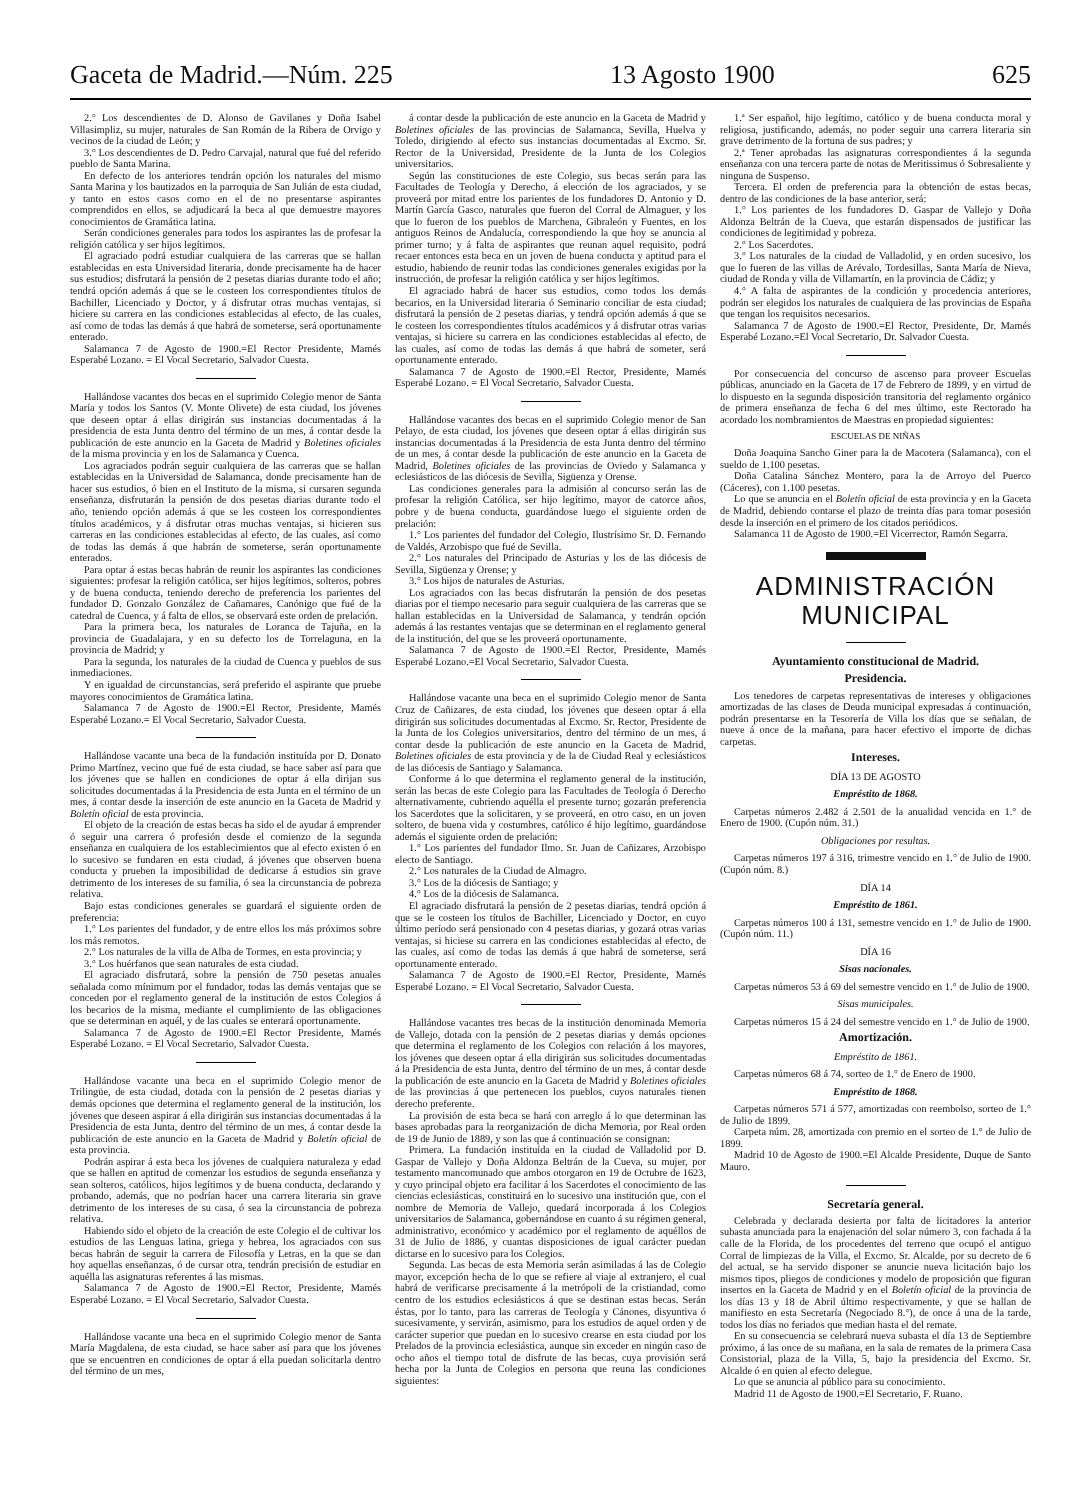Gaceta de Madrid.—Núm. 225 13 Agosto 1900 625
2.° Los descendientes de D. Alonso de Gavilanes y Doña Isabel Villasimpliz, su mujer, naturales de San Román de la Ribera de Orvigo y vecinos de la ciudad de León; y
3.° Los descendientes de D. Pedro Carvajal, natural que fué del referido pueblo de Santa Marina.
En defecto de los anteriores tendrán opción los naturales del mismo Santa Marina y los bautizados en la parroquia de San Julián de esta ciudad, y tanto en estos casos como en el de no presentarse aspirantes comprendidos en ellos, se adjudicará la beca al que demuestre mayores conocimientos de Gramática latina.
Serán condiciones generales para todos los aspirantes las de profesar la religión católica y ser hijos legítimos.
El agraciado podrá estudiar cualquiera de las carreras que se hallan establecidas en esta Universidad literaria, donde precisamente ha de hacer sus estudios; disfrutará la pensión de 2 pesetas diarias durante todo el año; tendrá opción además á que se le costeen los correspondientes títulos de Bachiller, Licenciado y Doctor, y á disfrutar otras muchas ventajas, si hiciere su carrera en las condiciones establecidas al efecto, de las cuales, así como de todas las demás á que habrá de someterse, será oportunamente enterado.
Salamanca 7 de Agosto de 1900.=El Rector Presidente, Mamés Esperabé Lozano. = El Vocal Secretario, Salvador Cuesta.
Hallándose vacantes dos becas en el suprimido Colegio menor de Santa María y todos los Santos (V. Monte Olivete) de esta ciudad, los jóvenes que deseen optar á ellas dirigirán sus instancias documentadas á la presidencia de esta Junta dentro del término de un mes, á contar desde la publicación de este anuncio en la Gaceta de Madrid y Boletines oficiales de la misma provincia y en los de Salamanca y Cuenca.
Los agraciados podrán seguir cualquiera de las carreras que se hallan establecidas en la Universidad de Salamanca, donde precisamente han de hacer sus estudios, ó bien en el Instituto de la misma, si cursaren segunda enseñanza, disfrutarán la pensión de dos pesetas diarias durante todo el año, teniendo opción además á que se les costeen los correspondientes títulos académicos, y á disfrutar otras muchas ventajas, si hicieren sus carreras en las condiciones establecidas al efecto, de las cuales, así como de todas las demás á que habrán de someterse, serán oportunamente enterados.
Para optar á estas becas habrán de reunir los aspirantes las condiciones siguientes: profesar la religión católica, ser hijos legítimos, solteros, pobres y de buena conducta, teniendo derecho de preferencia los parientes del fundador D. Gonzalo González de Cañamares, Canónigo que fué de la catedral de Cuenca, y á falta de ellos, se observará este orden de prelación.
Para la primera beca, los naturales de Loranca de Tajuña, en la provincia de Guadalajara, y en su defecto los de Torrelaguna, en la provincia de Madrid; y
Para la segunda, los naturales de la ciudad de Cuenca y pueblos de sus inmediaciones.
Y en igualdad de circunstancias, será preferido el aspirante que pruebe mayores conocimientos de Gramática latina.
Salamanca 7 de Agosto de 1900.=El Rector, Presidente, Mamés Esperabé Lozano.= El Vocal Secretario, Salvador Cuesta.
Hallándose vacante una beca de la fundación instituída por D. Donato Primo Martínez, vecino que fué de esta ciudad, se hace saber así para que los jóvenes que se hallen en condiciones de optar á ella dirijan sus solicitudes documentadas á la Presidencia de esta Junta en el término de un mes, á contar desde la inserción de este anuncio en la Gaceta de Madrid y Boletín oficial de esta provincia.
El objeto de la creación de estas becas ha sido el de ayudar á emprender ó seguir una carrera ó profesión desde el comienzo de la segunda enseñanza en cualquiera de los establecimientos que al efecto existen ó en lo sucesivo se fundaren en esta ciudad, á jóvenes que observen buena conducta y prueben la imposibilidad de dedicarse á estudios sin grave detrimento de los intereses de su familia, ó sea la circunstancia de pobreza relativa.
Bajo estas condiciones generales se guardará el siguiente orden de preferencia:
1.° Los parientes del fundador, y de entre ellos los más próximos sobre los más remotos.
2.° Los naturales de la villa de Alba de Tormes, en esta provincia; y
3.° Los huérfanos que sean naturales de esta ciudad.
El agraciado disfrutará, sobre la pensión de 750 pesetas anuales señalada como mínimum por el fundador, todas las demás ventajas que se conceden por el reglamento general de la institución de estos Colegios á los becarios de la misma, mediante el cumplimiento de las obligaciones que se determinan en aquél, y de las cuales se enterará oportunamente.
Salamanca 7 de Agosto de 1900.=El Rector Presidente, Mamés Esperabé Lozano. = El Vocal Secretario, Salvador Cuesta.
Hallándose vacante una beca en el suprimido Colegio menor de Trilingüe, de esta ciudad, dotada con la pensión de 2 pesetas diarias y demás opciones que determina el reglamento general de la institución, los jóvenes que deseen aspirar á ella dirigirán sus instancias documentadas á la Presidencia de esta Junta, dentro del término de un mes, á contar desde la publicación de este anuncio en la Gaceta de Madrid y Boletín oficial de esta provincia.
Podrán aspirar á esta beca los jóvenes de cualquiera naturaleza y edad que se hallen en aptitud de comenzar los estudios de segunda enseñanza y sean solteros, católicos, hijos legítimos y de buena conducta, declarando y probando, además, que no podrían hacer una carrera literaria sin grave detrimento de los intereses de su casa, ó sea la circunstancia de pobreza relativa.
Habiendo sido el objeto de la creación de este Colegio el de cultivar los estudios de las Lenguas latina, griega y hebrea, los agraciados con sus becas habrán de seguir la carrera de Filosofía y Letras, en la que se dan hoy aquellas enseñanzas, ó de cursar otra, tendrán precisión de estudiar en aquélla las asignaturas referentes á las mismas.
Salamanca 7 de Agosto de 1900.=El Rector, Presidente, Mamés Esperabé Lozano. = El Vocal Secretario, Salvador Cuesta.
Hallándose vacante una beca en el suprimido Colegio menor de Santa María Magdalena, de esta ciudad, se hace saber así para que los jóvenes que se encuentren en condiciones de optar á ella puedan solicitarla dentro del término de un mes,
á contar desde la publicación de este anuncio en la Gaceta de Madrid y Boletines oficiales de las provincias de Salamanca, Sevilla, Huelva y Toledo, dirigiendo al efecto sus instancias documentadas al Excmo. Sr. Rector de la Universidad, Presidente de la Junta de los Colegios universitarios.
Según las constituciones de este Colegio, sus becas serán para las Facultades de Teología y Derecho, á elección de los agraciados, y se proveerá por mitad entre los parientes de los fundadores D. Antonio y D. Martín García Gasco, naturales que fueron del Corral de Almaguer, y los que lo fueron de los pueblos de Marchena, Gibraleón y Fuentes, en los antiguos Reinos de Andalucía, correspondiendo la que hoy se anuncia al primer turno; y á falta de aspirantes que reunan aquel requisito, podrá recaer entonces esta beca en un joven de buena conducta y aptitud para el estudio, habiendo de reunir todas las condiciones generales exigidas por la instrucción, de profesar la religión católica y ser hijos legítimos.
El agraciado habrá de hacer sus estudios, como todos los demás becarios, en la Universidad literaria ó Seminario conciliar de esta ciudad; disfrutará la pensión de 2 pesetas diarias, y tendrá opción además á que se le costeen los correspondientes títulos académicos y á disfrutar otras varias ventajas, si hiciere su carrera en las condiciones establecidas al efecto, de las cuales, así como de todas las demás á que habrá de someter, será oportunamente enterado.
Salamanca 7 de Agosto de 1900.=El Rector, Presidente, Mamés Esperabé Lozano. = El Vocal Secretario, Salvador Cuesta.
Hallándose vacantes dos becas en el suprimido Colegio menor de San Pelayo, de esta ciudad, los jóvenes que deseen optar á ellas dirigirán sus instancias documentadas á la Presidencia de esta Junta dentro del término de un mes, á contar desde la publicación de este anuncio en la Gaceta de Madrid, Boletines oficiales de las provincias de Oviedo y Salamanca y eclesiásticos de las diócesis de Sevilla, Sigüenza y Orense.
Las condiciones generales para la admisión al concurso serán las de profesar la religión Católica, ser hijo legítimo, mayor de catorce años, pobre y de buena conducta, guardándose luego el siguiente orden de prelación:
1.° Los parientes del fundador del Colegio, Ilustrísimo Sr. D. Fernando de Valdés, Arzobispo que fué de Sevilla.
2.° Los naturales del Principado de Asturias y los de las diócesis de Sevilla, Sigüenza y Orense; y
3.° Los hijos de naturales de Asturias.
Los agraciados con las becas disfrutarán la pensión de dos pesetas diarias por el tiempo necesario para seguir cualquiera de las carreras que se hallan establecidas en la Universidad de Salamanca, y tendrán opción además á las restantes ventajas que se determinan en el reglamento general de la institución, del que se les proveerá oportunamente.
Salamanca 7 de Agosto de 1900.=El Rector, Presidente, Mamés Esperabé Lozano.=El Vocal Secretario, Salvador Cuesta.
Hallándose vacante una beca en el suprimido Colegio menor de Santa Cruz de Cañizares, de esta ciudad, los jóvenes que deseen optar á ella dirigirán sus solicitudes documentadas al Excmo. Sr. Rector, Presidente de la Junta de los Colegios universitarios, dentro del término de un mes, á contar desde la publicación de este anuncio en la Gaceta de Madrid, Boletines oficiales de esta provincia y de la de Ciudad Real y eclesiásticos de las diócesis de Santiago y Salamanca.
Conforme á lo que determina el reglamento general de la institución, serán las becas de este Colegio para las Facultades de Teología ó Derecho alternativamente, cubriendo aquélla el presente turno; gozarán preferencia los Sacerdotes que la solicitaren, y se proveerá, en otro caso, en un joven soltero, de buena vida y costumbres, católico é hijo legítimo, guardándose además el siguiente orden de prelación:
1.° Los parientes del fundador Ilmo. Sr. Juan de Cañizares, Arzobispo electo de Santiago.
2.° Los naturales de la Ciudad de Almagro.
3.° Los de la diócesis de Santiago; y
4.° Los de la diócesis de Salamanca.
El agraciado disfrutará la pensión de 2 pesetas diarias, tendrá opción á que se le costeen los títulos de Bachiller, Licenciado y Doctor, en cuyo último período será pensionado con 4 pesetas diarias, y gozará otras varias ventajas, si hiciese su carrera en las condiciones establecidas al efecto, de las cuales, así como de todas las demás á que habrá de someterse, será oportunamente enterado.
Salamanca 7 de Agosto de 1900.=El Rector, Presidente, Mamés Esperabé Lozano. = El Vocal Secretario, Salvador Cuesta.
Hallándose vacantes tres becas de la institución denominada Memoria de Vallejo, dotada con la pensión de 2 pesetas diarias y demás opciones que determina el reglamento de los Colegios con relación á los mayores, los jóvenes que deseen optar á ella dirigirán sus solicitudes documentadas á la Presidencia de esta Junta, dentro del término de un mes, á contar desde la publicación de este anuncio en la Gaceta de Madrid y Boletines oficiales de las provincias á que pertenecen los pueblos, cuyos naturales tienen derecho preferente.
La provisión de esta beca se hará con arreglo á lo que determinan las bases aprobadas para la reorganización de dicha Memoria, por Real orden de 19 de Junio de 1889, y son las que á continuación se consignan:
Primera. La fundación instituída en la ciudad de Valladolid por D. Gaspar de Vallejo y Doña Aldonza Beltrán de la Cueva, su mujer, por testamento mancomunado que ambos otorgaron en 19 de Octubre de 1623, y cuyo principal objeto era facilitar á los Sacerdotes el conocimiento de las ciencias eclesiásticas, constituirá en lo sucesivo una institución que, con el nombre de Memoria de Vallejo, quedará incorporada á los Colegios universitarios de Salamanca, gobernándose en cuanto á su régimen general, administrativo, económico y académico por el reglamento de aquéllos de 31 de Julio de 1886, y cuantas disposiciones de igual carácter puedan dictarse en lo sucesivo para los Colegios.
Segunda. Las becas de esta Memoria serán asimiladas á las de Colegio mayor, excepción hecha de lo que se refiere al viaje al extranjero, el cual habrá de verificarse precisamente á la metrópoli de la cristiandad, como centro de los estudios eclesiásticos á que se destinan estas becas. Serán éstas, por lo tanto, para las carreras de Teología y Cánones, disyuntiva ó sucesivamente, y servirán, asimismo, para los estudios de aquel orden y de carácter superior que puedan en lo sucesivo crearse en esta ciudad por los Prelados de la provincia eclesiástica, aunque sin exceder en ningún caso de ocho años el tiempo total de disfrute de las becas, cuya provisión será hecha por la Junta de Colegios en persona que reuna las condiciones siguientes:
1.ª Ser español, hijo legítimo, católico y de buena conducta moral y religiosa, justificando, además, no poder seguir una carrera literaria sin grave detrimento de la fortuna de sus padres; y
2.ª Tener aprobadas las asignaturas correspondientes á la segunda enseñanza con una tercera parte de notas de Meritissimus ó Sobresaliente y ninguna de Suspenso.
Tercera. El orden de preferencia para la obtención de estas becas, dentro de las condiciones de la base anterior, será:
1.° Los parientes de los fundadores D. Gaspar de Vallejo y Doña Aldonza Beltrán de la Cueva, que estarán dispensados de justificar las condiciones de legitimidad y pobreza.
2.° Los Sacerdotes.
3.° Los naturales de la ciudad de Valladolid, y en orden sucesivo, los que lo fueren de las villas de Arévalo, Tordesillas, Santa María de Nieva, ciudad de Ronda y villa de Villamartín, en la provincia de Cádiz; y
4.° A falta de aspirantes de la condición y procedencia anteriores, podrán ser elegidos los naturales de cualquiera de las provincias de España que tengan los requisitos necesarios.
Salamanca 7 de Agosto de 1900.=El Rector, Presidente, Dr. Mamés Esperabé Lozano.=El Vocal Secretario, Dr. Salvador Cuesta.
Por consecuencia del concurso de ascenso para proveer Escuelas públicas, anunciado en la Gaceta de 17 de Febrero de 1899, y en virtud de lo dispuesto en la segunda disposición transitoria del reglamento orgánico de primera enseñanza de fecha 6 del mes último, este Rectorado ha acordado los nombramientos de Maestras en propiedad siguientes:
ESCUELAS DE NIÑAS
Doña Joaquina Sancho Giner para la de Macotera (Salamanca), con el sueldo de 1.100 pesetas.
Doña Catalina Sánchez Montero, para la de Arroyo del Puerco (Cáceres), con 1.100 pesetas.
Lo que se anuncia en el Boletín oficial de esta provincia y en la Gaceta de Madrid, debiendo contarse el plazo de treinta días para tomar posesión desde la inserción en el primero de los citados periódicos.
Salamanca 11 de Agosto de 1900.=El Vicerrector, Ramón Segarra.
ADMINISTRACIÓN MUNICIPAL
Ayuntamiento constitucional de Madrid.
Presidencia.
Los tenedores de carpetas representativas de intereses y obligaciones amortizadas de las clases de Deuda municipal expresadas á continuación, podrán presentarse en la Tesorería de Villa los días que se señalan, de nueve á once de la mañana, para hacer efectivo el importe de dichas carpetas.
Intereses.
DÍA 13 DE AGOSTO
Empréstito de 1868.
Carpetas números 2.482 á 2.501 de la anualidad vencida en 1.° de Enero de 1900. (Cupón núm. 31.)
Obligaciones por resultas.
Carpetas números 197 á 316, trimestre vencido en 1.° de Julio de 1900. (Cupón núm. 8.)
DÍA 14
Empréstito de 1861.
Carpetas números 100 á 131, semestre vencido en 1.° de Julio de 1900. (Cupón núm. 11.)
DÍA 16
Sisas nacionales.
Carpetas números 53 á 69 del semestre vencido en 1.° de Julio de 1900.
Sisas municipales.
Carpetas números 15 á 24 del semestre vencido en 1.° de Julio de 1900.
Amortización.
Empréstito de 1861.
Carpetas números 68 á 74, sorteo de 1.° de Enero de 1900.
Empréstito de 1868.
Carpetas números 571 á 577, amortizadas con reembolso, sorteo de 1.° de Julio de 1899.
Carpeta núm. 28, amortizada con premio en el sorteo de 1.° de Julio de 1899.
Madrid 10 de Agosto de 1900.=El Alcalde Presidente, Duque de Santo Mauro.
Secretaría general.
Celebrada y declarada desierta por falta de licitadores la anterior subasta anunciada para la enajenación del solar número 3, con fachada á la calle de la Florida, de los procedentes del terreno que ocupó el antiguo Corral de limpiezas de la Villa, el Excmo. Sr. Alcalde, por su decreto de 6 del actual, se ha servido disponer se anuncie nueva licitación bajo los mismos tipos, pliegos de condiciones y modelo de proposición que figuran insertos en la Gaceta de Madrid y en el Boletín oficial de la provincia de los días 13 y 18 de Abril último respectivamente, y que se hallan de manifiesto en esta Secretaría (Negociado 8.°), de once á una de la tarde, todos los días no feriados que median hasta el del remate.
En su consecuencia se celebrará nueva subasta el día 13 de Septiembre próximo, á las once de su mañana, en la sala de remates de la primera Casa Consistorial, plaza de la Villa, 5, bajo la presidencia del Excmo. Sr. Alcalde ó en quien al efecto delegue.
Lo que se anuncia al público para su conocimiento.
Madrid 11 de Agosto de 1900.=El Secretario, F. Ruano.